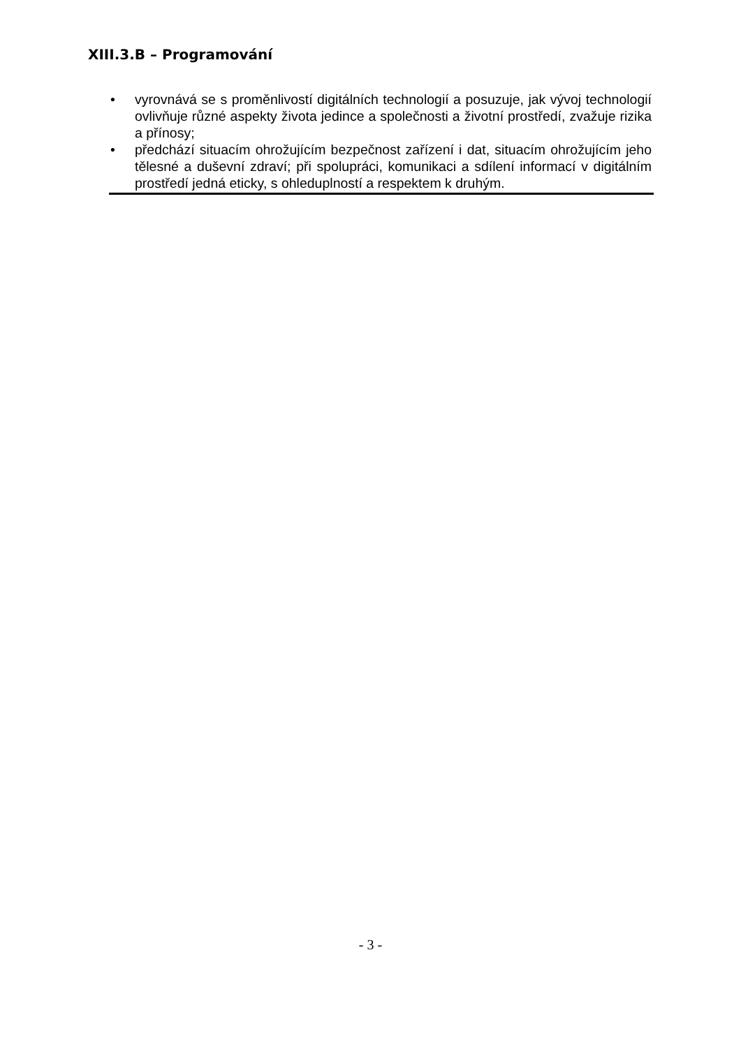XIII.3.B – Programování
• vyrovnává se s proměnlivostí digitálních technologií a posuzuje, jak vývoj technologií ovlivňuje různé aspekty života jedince a společnosti a životní prostředí, zvažuje rizika a přínosy;
• předchází situacím ohrožujícím bezpečnost zařízení i dat, situacím ohrožujícím jeho tělesné a duševní zdraví; při spolupráci, komunikaci a sdílení informací v digitálním prostředí jedná eticky, s ohleduplností a respektem k druhým.
- 3 -